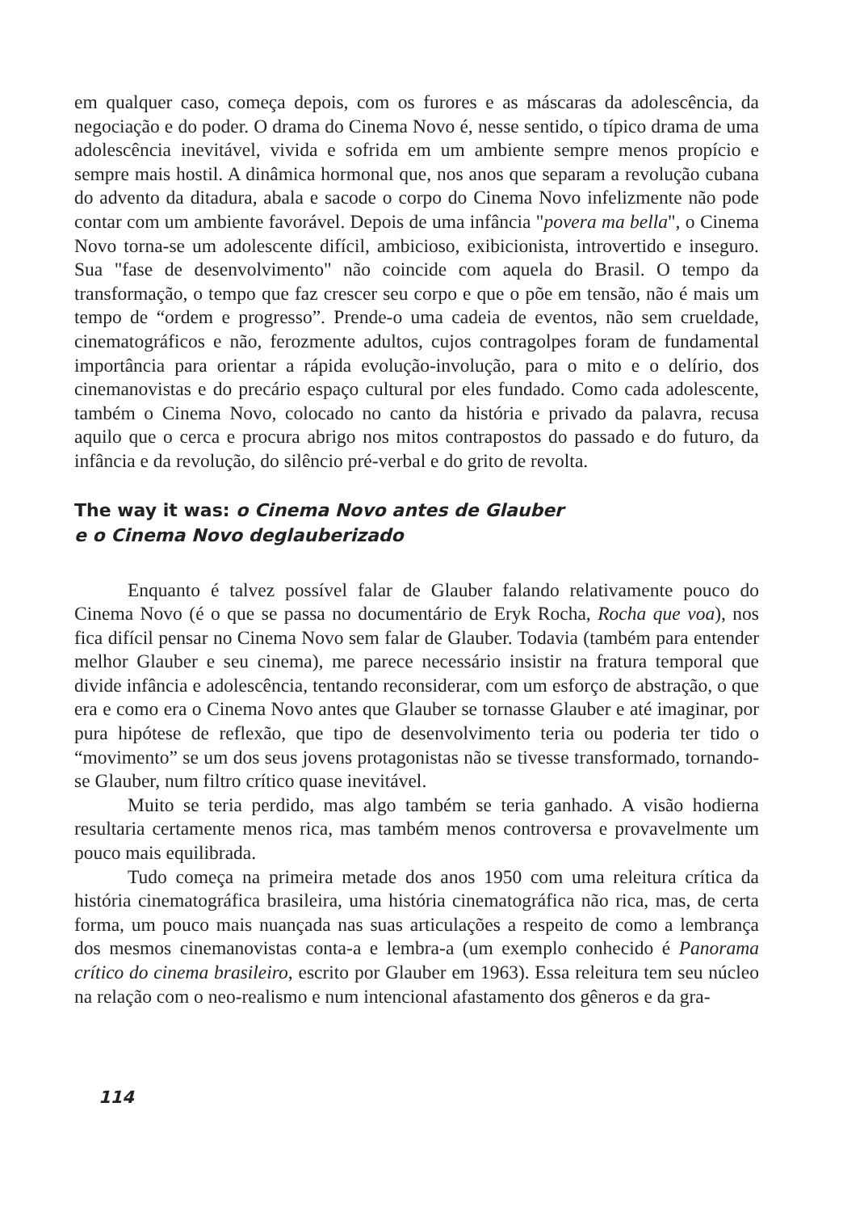em qualquer caso, começa depois, com os furores e as máscaras da adolescência, da negociação e do poder. O drama do Cinema Novo é, nesse sentido, o típico drama de uma adolescência inevitável, vivida e sofrida em um ambiente sempre menos propício e sempre mais hostil. A dinâmica hormonal que, nos anos que separam a revolução cubana do advento da ditadura, abala e sacode o corpo do Cinema Novo infelizmente não pode contar com um ambiente favorável. Depois de uma infância "povera ma bella", o Cinema Novo torna-se um adolescente difícil, ambicioso, exibicionista, introvertido e inseguro. Sua "fase de desenvolvimento" não coincide com aquela do Brasil. O tempo da transformação, o tempo que faz crescer seu corpo e que o põe em tensão, não é mais um tempo de “ordem e progresso”. Prende-o uma cadeia de eventos, não sem crueldade, cinematográficos e não, ferozmente adultos, cujos contragolpes foram de fundamental importância para orientar a rápida evolução-involução, para o mito e o delírio, dos cinemanovistas e do precário espaço cultural por eles fundado. Como cada adolescente, também o Cinema Novo, colocado no canto da história e privado da palavra, recusa aquilo que o cerca e procura abrigo nos mitos contrapostos do passado e do futuro, da infância e da revolução, do silêncio pré-verbal e do grito de revolta.
The way it was: o Cinema Novo antes de Glauber
e o Cinema Novo deglauberizado
Enquanto é talvez possível falar de Glauber falando relativamente pouco do Cinema Novo (é o que se passa no documentário de Eryk Rocha, Rocha que voa), nos fica difícil pensar no Cinema Novo sem falar de Glauber. Todavia (também para entender melhor Glauber e seu cinema), me parece necessário insistir na fratura temporal que divide infância e adolescência, tentando reconsiderar, com um esforço de abstração, o que era e como era o Cinema Novo antes que Glauber se tornasse Glauber e até imaginar, por pura hipótese de reflexão, que tipo de desenvolvimento teria ou poderia ter tido o “movimento” se um dos seus jovens protagonistas não se tivesse transformado, tornando-se Glauber, num filtro crítico quase inevitável.
Muito se teria perdido, mas algo também se teria ganhado. A visão hodierna resultaria certamente menos rica, mas também menos controversa e provavelmente um pouco mais equilibrada.
Tudo começa na primeira metade dos anos 1950 com uma releitura crítica da história cinematográfica brasileira, uma história cinematográfica não rica, mas, de certa forma, um pouco mais nuançada nas suas articulações a respeito de como a lembrança dos mesmos cinemanovistas conta-a e lembra-a (um exemplo conhecido é Panorama crítico do cinema brasileiro, escrito por Glauber em 1963). Essa releitura tem seu núcleo na relação com o neo-realismo e num intencional afastamento dos gêneros e da gra-
114